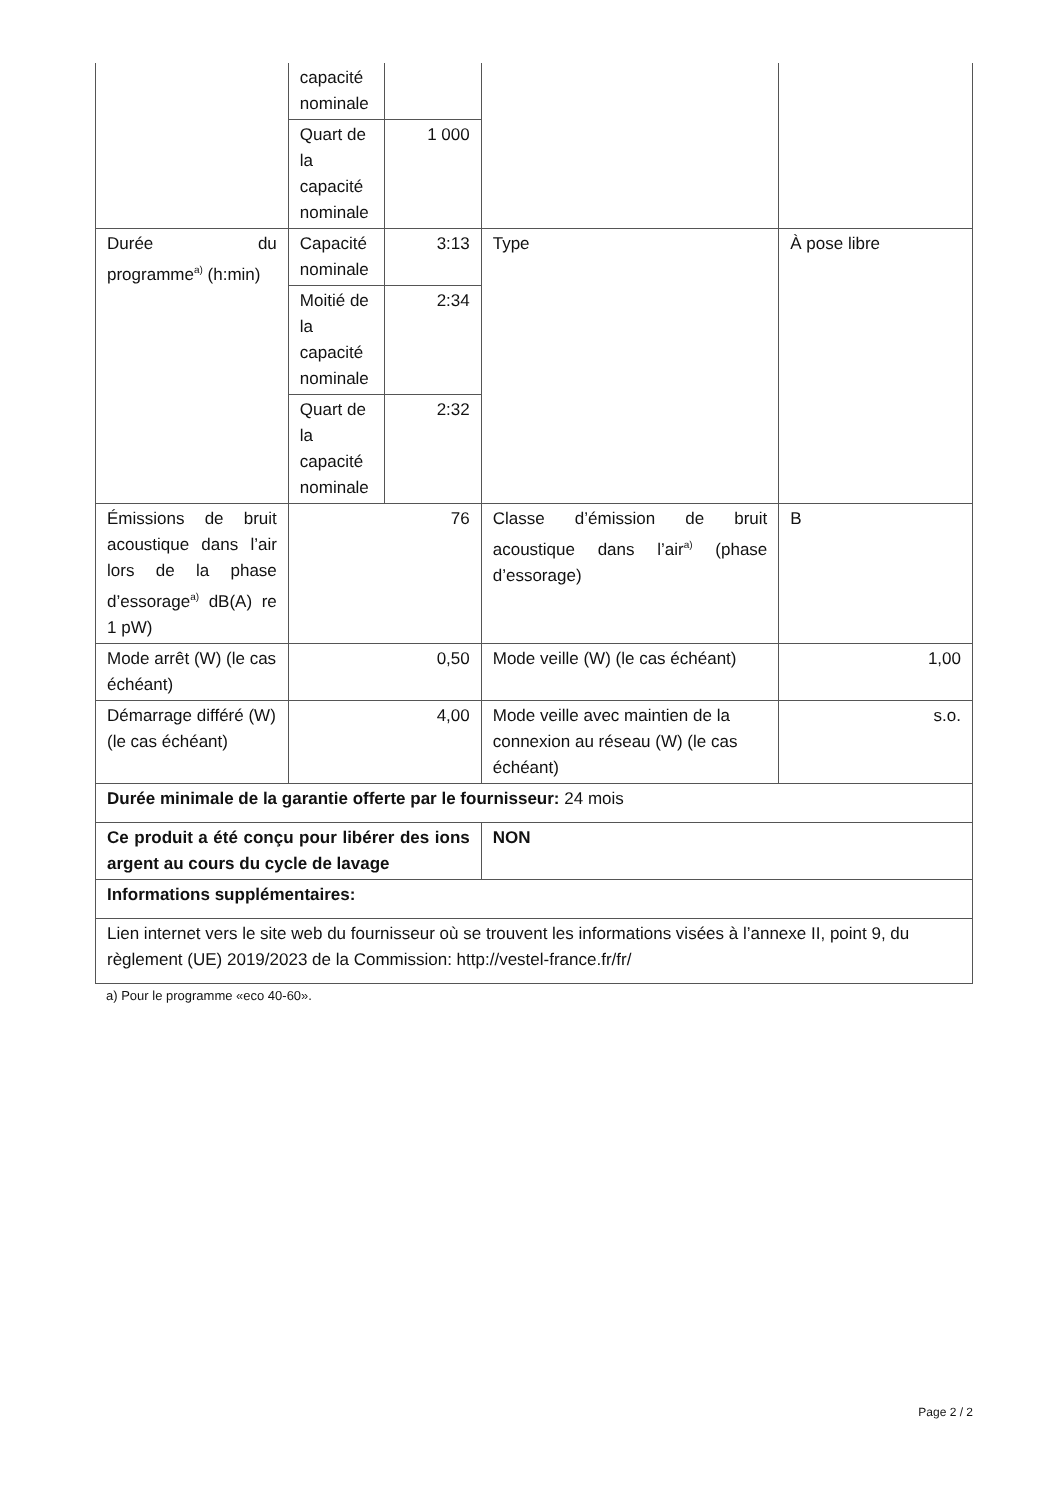| | capacité nominale | | | |
| | Quart de la capacité nominale | 1 000 | | |
| Durée du programme<sup>a)</sup> (h:min) | Capacité nominale | 3:13 | Type | À pose libre |
| | Moitié de la capacité nominale | 2:34 | | |
| | Quart de la capacité nominale | 2:32 | | |
| Émissions de bruit acoustique dans l’air lors de la phase d’essorage<sup>a)</sup> dB(A) re 1 pW) | 76 | | Classe d’émission de bruit acoustique dans l’air<sup>a)</sup> (phase d’essorage) | B |
| Mode arrêt (W) (le cas échéant) | 0,50 | | Mode veille (W) (le cas échéant) | 1,00 |
| Démarrage différé (W) (le cas échéant) | 4,00 | | Mode veille avec maintien de la connexion au réseau (W) (le cas échéant) | s.o. |
| Durée minimale de la garantie offerte par le fournisseur: 24 mois | | | | |
| Ce produit a été conçu pour libérer des ions argent au cours du cycle de lavage | | | NON | |
| Informations supplémentaires: | | | | |
| Lien internet vers le site web du fournisseur où se trouvent les informations visées à l’annexe II, point 9, du règlement (UE) 2019/2023 de la Commission: http://vestel-france.fr/fr/ | | | | |
a) Pour le programme «eco 40-60».
Page 2 / 2